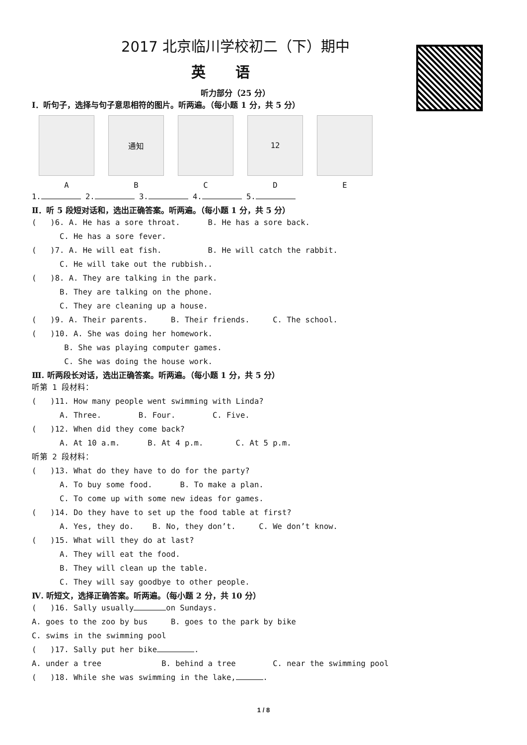2017 北京临川学校初二（下）期中
英语
听力部分（25 分）
Ⅰ．听句子，选择与句子意思相符的图片。听两遍。（每小题 1 分，共 5 分）
通知 12
ABCDE
1. 2. 3. 4. 5.
Ⅱ．听 5 段短对话和，选出正确答案。听两遍。（每小题 1 分，共 5 分）
( )6. A. He has a sore throat. B. He has a sore back.
C. He has a sore fever.
( )7. A. He will eat fish. B. He will catch the rabbit.
C. He will take out the rubbish..
( )8. A. They are talking in the park.
B. They are talking on the phone.
C. They are cleaning up a house.
( )9. A. Their parents. B. Their friends. C. The school.
( )10. A. She was doing her homework.
B. She was playing computer games.
C. She was doing the house work.
Ⅲ. 听两段长对话，选出正确答案。听两遍。（每小题 1 分，共 5 分）
听第 1 段材料：
( )11. How many people went swimming with Linda?
A. Three. B. Four. C. Five.
( )12. When did they come back?
A. At 10 a.m. B. At 4 p.m. C. At 5 p.m.
听第 2 段材料：
( )13. What do they have to do for the party?
A. To buy some food. B. To make a plan.
C. To come up with some new ideas for games.
( )14. Do they have to set up the food table at first?
A. Yes, they do. B. No, they don’t. C. We don’t know.
( )15. What will they do at last?
A. They will eat the food.
B. They will clean up the table.
C. They will say goodbye to other people.
Ⅳ. 听短文，选择正确答案。听两遍。（每小题 2 分，共 10 分）
( )16. Sally usually on Sundays.
A. goes to the zoo by bus B. goes to the park by bike
C. swims in the swimming pool
( )17. Sally put her bike .
A. under a tree B. behind a tree C. near the swimming pool
( )18. While she was swimming in the lake, .
1 / 8